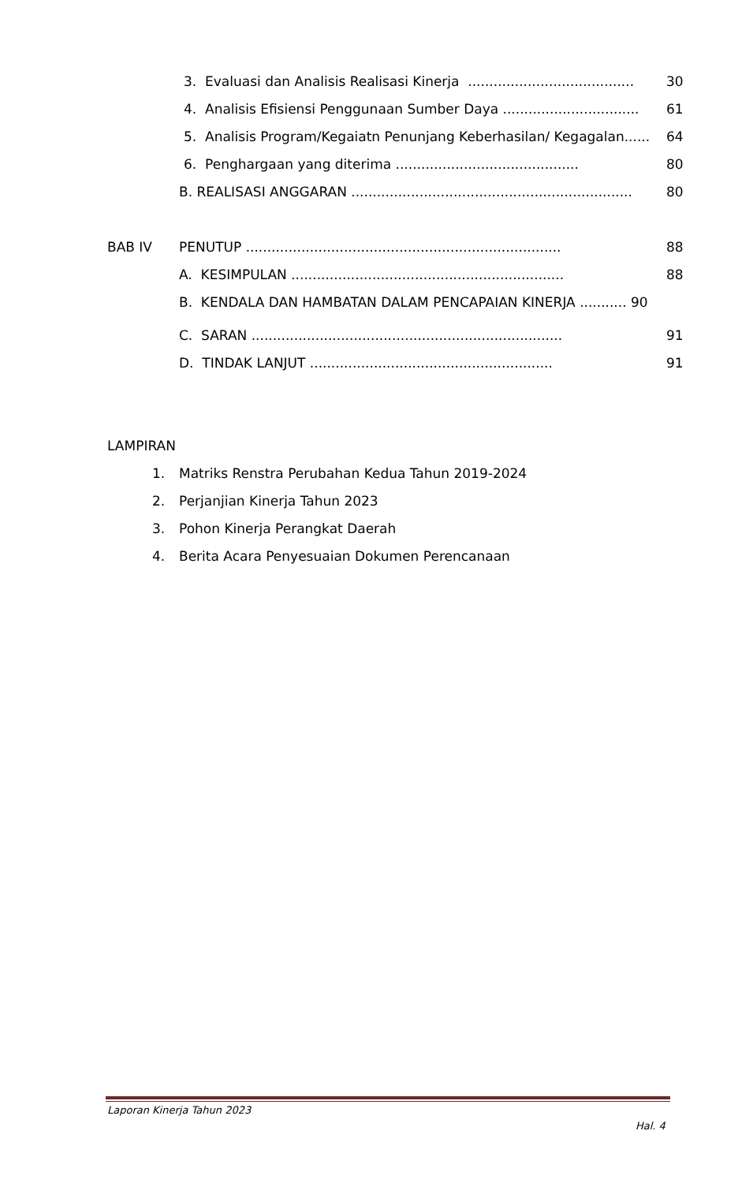3. Evaluasi dan Analisis Realisasi Kinerja ....................................... 30
4. Analisis Efisiensi Penggunaan Sumber Daya ................................ 61
5. Analisis Program/Kegaiatn Penunjang Keberhasilan/ Kegagalan...... 64
6. Penghargaan yang diterima ........................................... 80
B. REALISASI ANGGARAN .................................................................. 80
BAB IV PENUTUP .......................................................................... 88
A. KESIMPULAN ................................................................ 88
B. KENDALA DAN HAMBATAN DALAM PENCAPAIAN KINERJA ........... 90
C. SARAN ......................................................................... 91
D. TINDAK LANJUT ......................................................... 91
LAMPIRAN
1. Matriks Renstra Perubahan Kedua Tahun 2019-2024
2. Perjanjian Kinerja Tahun 2023
3. Pohon Kinerja Perangkat Daerah
4. Berita Acara Penyesuaian Dokumen Perencanaan
Laporan Kinerja Tahun 2023
Hal. 4